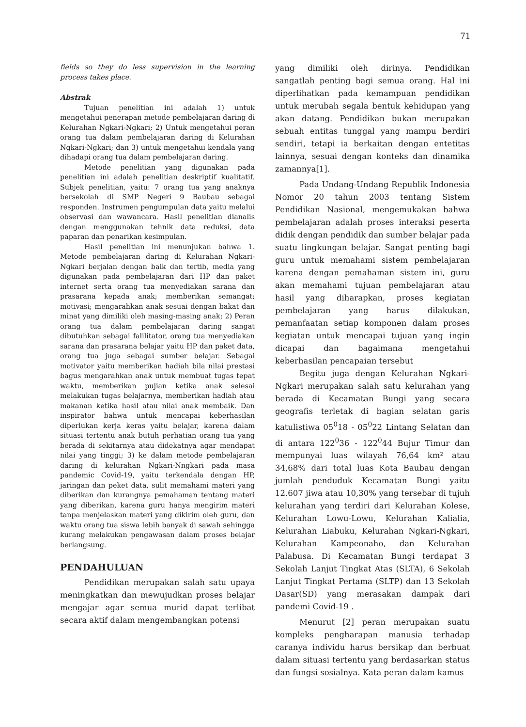71
fields so they do less supervision in the learning process takes place.
Abstrak
Tujuan penelitian ini adalah 1) untuk mengetahui penerapan metode pembelajaran daring di Kelurahan Ngkari-Ngkari; 2) Untuk mengetahui peran orang tua dalam pembelajaran daring di Kelurahan Ngkari-Ngkari; dan 3) untuk mengetahui kendala yang dihadapi orang tua dalam pembelajaran daring.
Metode penelitian yang digunakan pada penelitian ini adalah penelitian deskriptif kualitatif. Subjek penelitian, yaitu: 7 orang tua yang anaknya bersekolah di SMP Negeri 9 Baubau sebagai responden. Instrumen pengumpulan data yaitu melalui observasi dan wawancara. Hasil penelitian dianalis dengan menggunakan tehnik data reduksi, data paparan dan penarikan kesimpulan.
Hasil penelitian ini menunjukan bahwa 1. Metode pembelajaran daring di Kelurahan Ngkari-Ngkari berjalan dengan baik dan tertib, media yang digunakan pada pembelajaran dari HP dan paket internet serta orang tua menyediakan sarana dan prasarana kepada anak; memberikan semangat; motivasi; mengarahkan anak sesuai dengan bakat dan minat yang dimiliki oleh masing-masing anak; 2) Peran orang tua dalam pembelajaran daring sangat dibutuhkan sebagai falilitator, orang tua menyediakan sarana dan prasarana belajar yaitu HP dan paket data, orang tua juga sebagai sumber belajar. Sebagai motivator yaitu memberikan hadiah bila nilai prestasi bagus mengarahkan anak untuk membuat tugas tepat waktu, memberikan pujian ketika anak selesai melakukan tugas belajarnya, memberikan hadiah atau makanan ketika hasil atau nilai anak membaik. Dan inspirator bahwa untuk mencapai keberhasilan diperlukan kerja keras yaitu belajar, karena dalam situasi tertentu anak butuh perhatian orang tua yang berada di sekitarnya atau didekatnya agar mendapat nilai yang tinggi; 3) ke dalam metode pembelajaran daring di kelurahan Ngkari-Nngkari pada masa pandemic Covid-19, yaitu terkendala dengan HP, jaringan dan peket data, sulit memahami materi yang diberikan dan kurangnya pemahaman tentang materi yang diberikan, karena guru hanya mengirim materi tanpa menjelaskan materi yang dikirim oleh guru, dan waktu orang tua siswa lebih banyak di sawah sehingga kurang melakukan pengawasan dalam proses belajar berlangsung.
PENDAHULUAN
Pendidikan merupakan salah satu upaya meningkatkan dan mewujudkan proses belajar mengajar agar semua murid dapat terlibat secara aktif dalam mengembangkan potensi
yang dimiliki oleh dirinya. Pendidikan sangatlah penting bagi semua orang. Hal ini diperlihatkan pada kemampuan pendidikan untuk merubah segala bentuk kehidupan yang akan datang. Pendidikan bukan merupakan sebuah entitas tunggal yang mampu berdiri sendiri, tetapi ia berkaitan dengan entetitas lainnya, sesuai dengan konteks dan dinamika zamannya[1].
Pada Undang-Undang Republik Indonesia Nomor 20 tahun 2003 tentang Sistem Pendidikan Nasional, mengemukakan bahwa pembelajaran adalah proses interaksi peserta didik dengan pendidik dan sumber belajar pada suatu lingkungan belajar. Sangat penting bagi guru untuk memahami sistem pembelajaran karena dengan pemahaman sistem ini, guru akan memahami tujuan pembelajaran atau hasil yang diharapkan, proses kegiatan pembelajaran yang harus dilakukan, pemanfaatan setiap komponen dalam proses kegiatan untuk mencapai tujuan yang ingin dicapai dan bagaimana mengetahui keberhasilan pencapaian tersebut
Begitu juga dengan Kelurahan Ngkari-Ngkari merupakan salah satu kelurahan yang berada di Kecamatan Bungi yang secara geografis terletak di bagian selatan garis katulistiwa 05<sup>0</sup>18 - 05<sup>0</sup>22 Lintang Selatan dan di antara 122<sup>0</sup>36 - 122<sup>0</sup>44 Bujur Timur dan mempunyai luas wilayah 76,64 km² atau 34,68% dari total luas Kota Baubau dengan jumlah penduduk Kecamatan Bungi yaitu 12.607 jiwa atau 10,30% yang tersebar di tujuh kelurahan yang terdiri dari Kelurahan Kolese, Kelurahan Lowu-Lowu, Kelurahan Kalialia, Kelurahan Liabuku, Kelurahan Ngkari-Ngkari, Kelurahan Kampeonaho, dan Kelurahan Palabusa. Di Kecamatan Bungi terdapat 3 Sekolah Lanjut Tingkat Atas (SLTA), 6 Sekolah Lanjut Tingkat Pertama (SLTP) dan 13 Sekolah Dasar(SD) yang merasakan dampak dari pandemi Covid-19 .
Menurut [2] peran merupakan suatu kompleks pengharapan manusia terhadap caranya individu harus bersikap dan berbuat dalam situasi tertentu yang berdasarkan status dan fungsi sosialnya. Kata peran dalam kamus